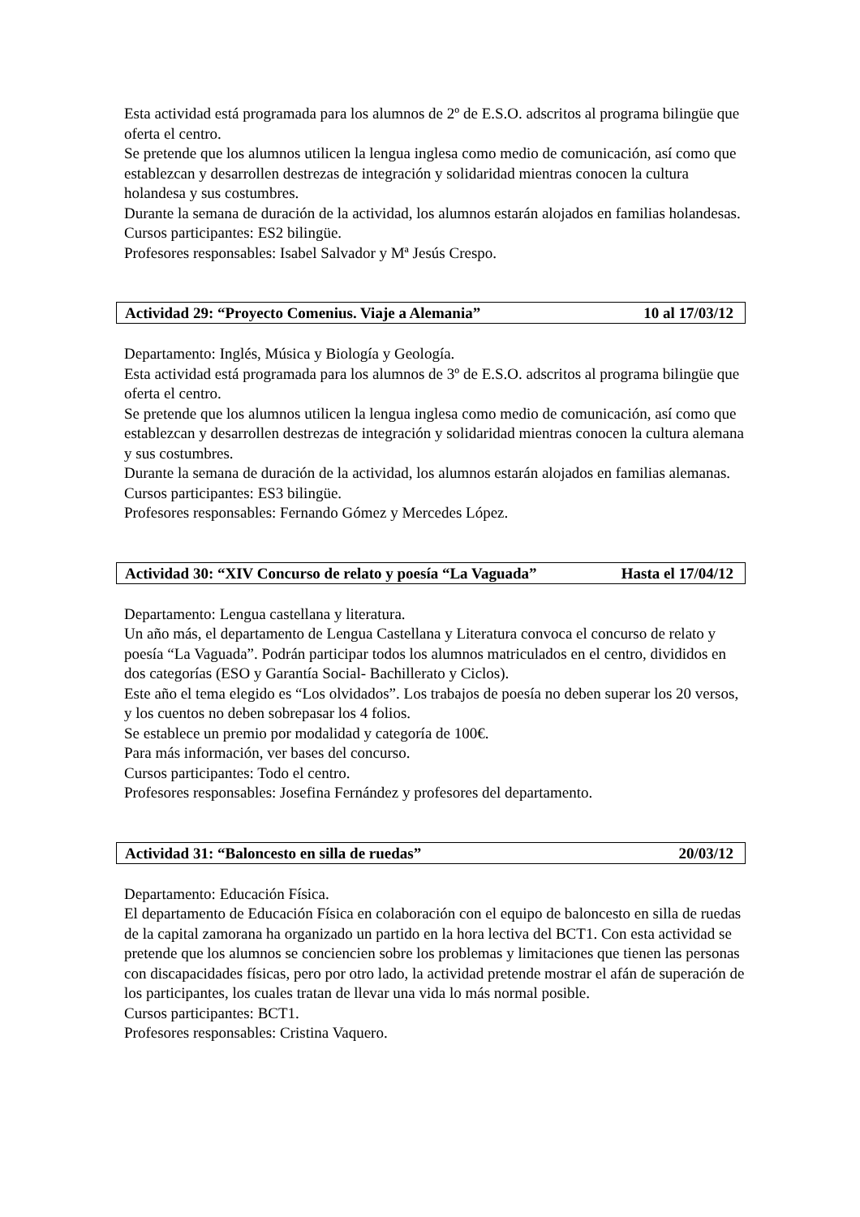Esta actividad está programada para los alumnos de 2º de E.S.O. adscritos al programa bilingüe que oferta el centro.
Se pretende que los alumnos utilicen la lengua inglesa como medio de comunicación, así como que establezcan y desarrollen destrezas de integración y solidaridad mientras conocen la cultura holandesa y sus costumbres.
Durante la semana de duración de la actividad, los alumnos estarán alojados en familias holandesas.
Cursos participantes: ES2 bilingüe.
Profesores responsables: Isabel Salvador y Mª Jesús Crespo.
Actividad 29: “Proyecto Comenius. Viaje a Alemania” 10 al 17/03/12
Departamento: Inglés, Música y Biología y Geología.
Esta actividad está programada para los alumnos de 3º de E.S.O. adscritos al programa bilingüe que oferta el centro.
Se pretende que los alumnos utilicen la lengua inglesa como medio de comunicación, así como que establezcan y desarrollen destrezas de integración y solidaridad mientras conocen la cultura alemana y sus costumbres.
Durante la semana de duración de la actividad, los alumnos estarán alojados en familias alemanas.
Cursos participantes: ES3 bilingüe.
Profesores responsables: Fernando Gómez y Mercedes López.
Actividad 30: “XIV Concurso de relato y poesía “La Vaguada” Hasta el 17/04/12
Departamento: Lengua castellana y literatura.
Un año más, el departamento de Lengua Castellana y Literatura convoca el concurso de relato y poesía “La Vaguada”. Podrán participar todos los alumnos matriculados en el centro, divididos en dos categorías (ESO y Garantía Social- Bachillerato y Ciclos).
Este año el tema elegido es “Los olvidados”. Los trabajos de poesía no deben superar los 20 versos, y los cuentos no deben sobrepasar los 4 folios.
Se establece un premio por modalidad y categoría de 100€.
Para más información, ver bases del concurso.
Cursos participantes: Todo el centro.
Profesores responsables: Josefina Fernández y profesores del departamento.
Actividad 31: “Baloncesto en silla de ruedas” 20/03/12
Departamento: Educación Física.
El departamento de Educación Física en colaboración con el equipo de baloncesto en silla de ruedas de la capital zamorana ha organizado un partido en la hora lectiva del BCT1. Con esta actividad se pretende que los alumnos se conciencien sobre los problemas y limitaciones que tienen las personas con discapacidades físicas, pero por otro lado, la actividad pretende mostrar el afán de superación de los participantes, los cuales tratan de llevar una vida lo más normal posible.
Cursos participantes: BCT1.
Profesores responsables: Cristina Vaquero.